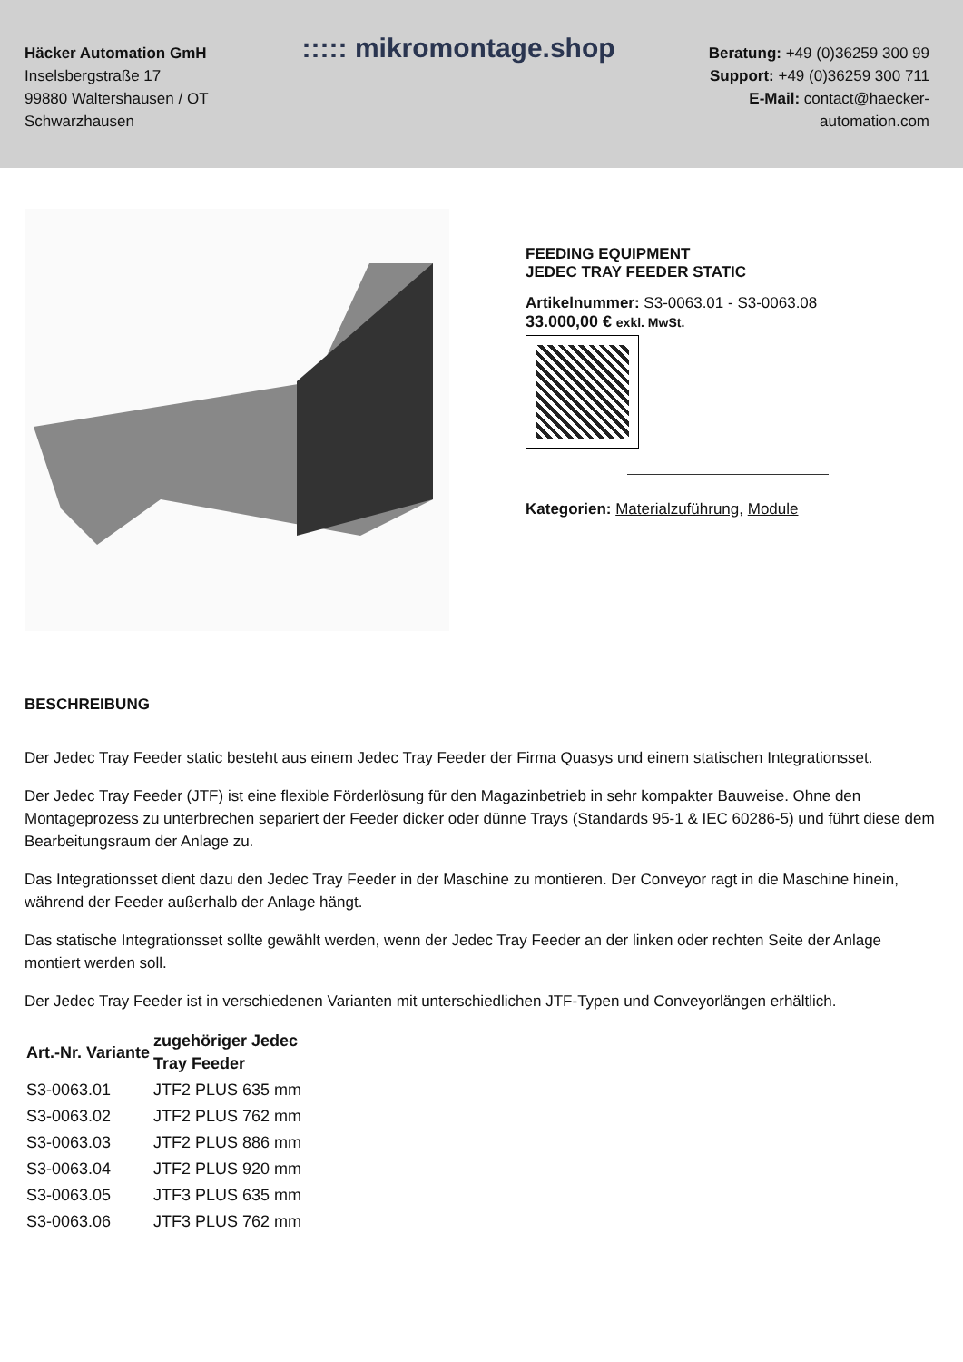Häcker Automation GmH
Inselsbergstraße 17
99880 Waltershausen / OT
Schwarzhausen
::::: mikromontage.shop
Beratung: +49 (0)36259 300 99
Support: +49 (0)36259 300 711
E-Mail: contact@haecker-
automation.com
FEEDING EQUIPMENT
JEDEC TRAY FEEDER STATIC
Artikelnummer: S3-0063.01 - S3-0063.08
33.000,00 € exkl. MwSt.
Kategorien: Materialzuführung, Module
BESCHREIBUNG
Der Jedec Tray Feeder static besteht aus einem Jedec Tray Feeder der Firma Quasys und einem statischen Integrationsset.
Der Jedec Tray Feeder (JTF) ist eine flexible Förderlösung für den Magazinbetrieb in sehr kompakter Bauweise. Ohne den Montageprozess zu unterbrechen separiert der Feeder dicker oder dünne Trays (Standards 95-1 & IEC 60286-5) und führt diese dem Bearbeitungsraum der Anlage zu.
Das Integrationsset dient dazu den Jedec Tray Feeder in der Maschine zu montieren. Der Conveyor ragt in die Maschine hinein, während der Feeder außerhalb der Anlage hängt.
Das statische Integrationsset sollte gewählt werden, wenn der Jedec Tray Feeder an der linken oder rechten Seite der Anlage montiert werden soll.
Der Jedec Tray Feeder ist in verschiedenen Varianten mit unterschiedlichen JTF-Typen und Conveyorlängen erhältlich.
| Art.-Nr. Variante | zugehöriger Jedec Tray Feeder |
| --- | --- |
| S3-0063.01 | JTF2 PLUS 635 mm |
| S3-0063.02 | JTF2 PLUS 762 mm |
| S3-0063.03 | JTF2 PLUS 886 mm |
| S3-0063.04 | JTF2 PLUS 920 mm |
| S3-0063.05 | JTF3 PLUS 635 mm |
| S3-0063.06 | JTF3 PLUS 762 mm |